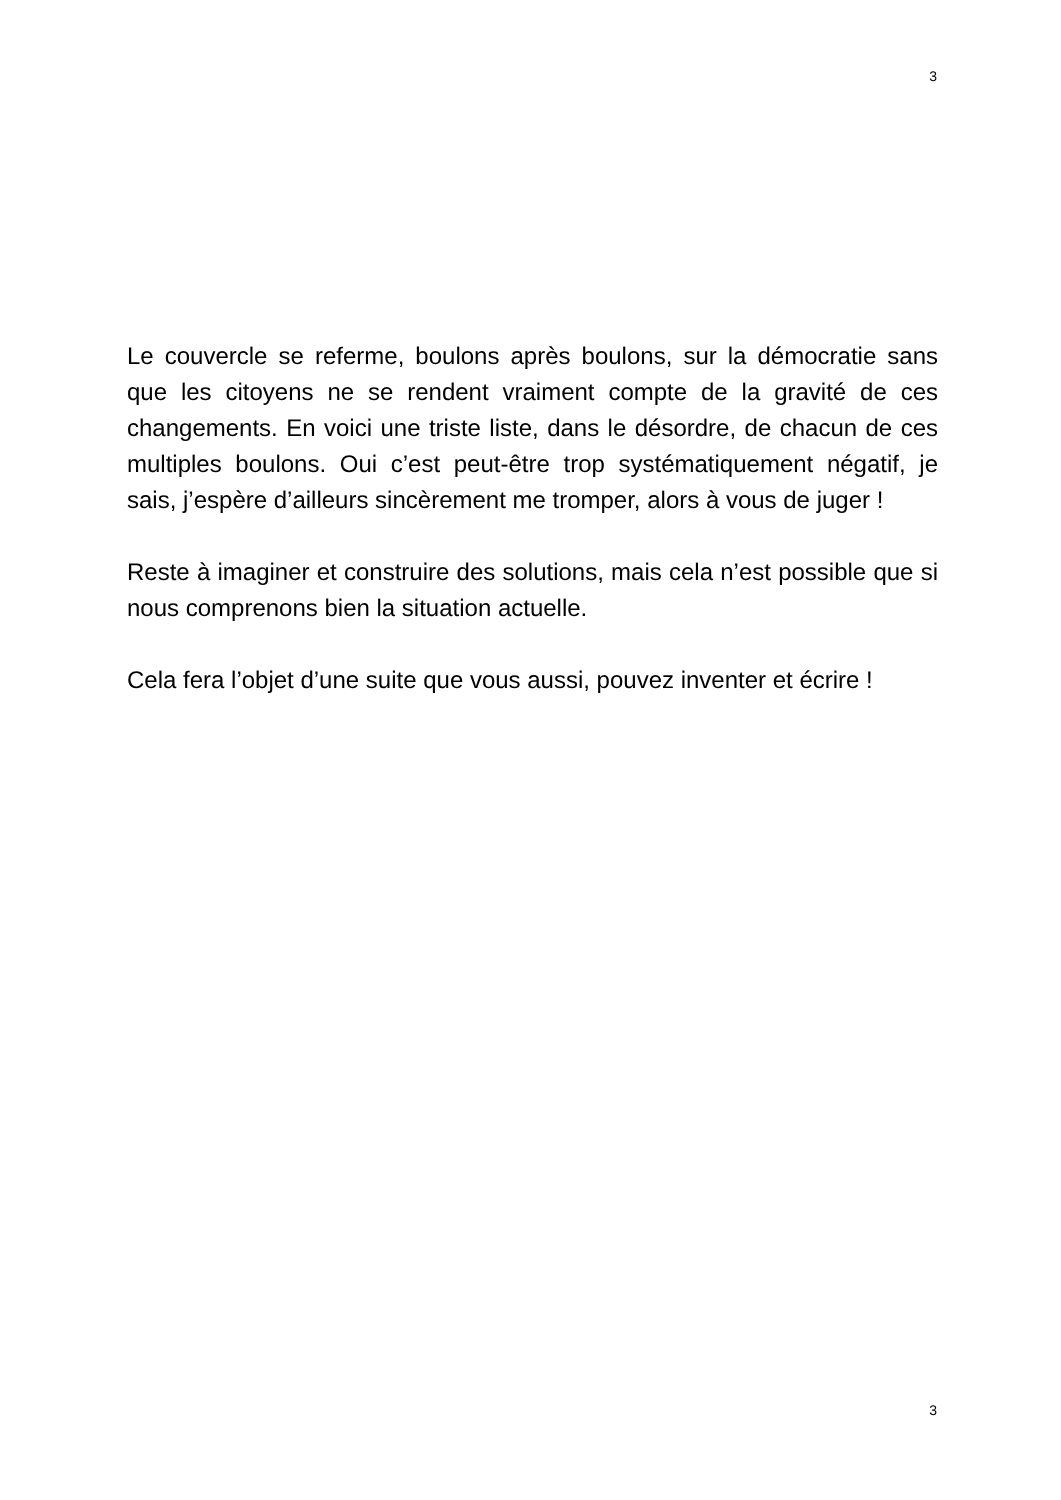3
Le couvercle se referme, boulons après boulons, sur la démocratie sans que les citoyens ne se rendent vraiment compte de la gravité de ces changements. En voici une triste liste, dans le désordre, de chacun de ces multiples boulons. Oui c’est peut-être trop systématiquement négatif, je sais, j’espère d’ailleurs sincèrement me tromper, alors à vous de juger !
Reste à imaginer et construire des solutions, mais cela n’est possible que si nous comprenons bien la situation actuelle.
Cela fera l’objet d’une suite que vous aussi, pouvez inventer et écrire !
3